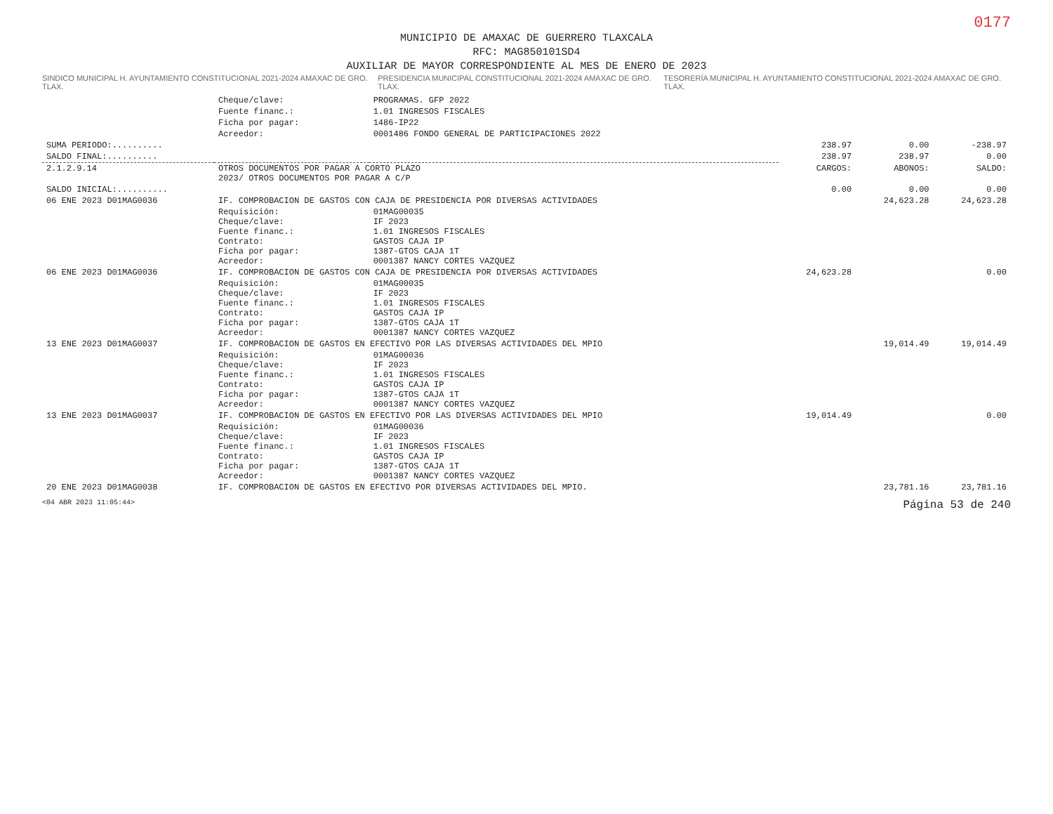0177
MUNICIPIO DE AMAXAC DE GUERRERO TLAXCALA
RFC: MAG850101SD4
AUXILIAR DE MAYOR CORRESPONDIENTE AL MES DE ENERO DE 2023
SINDICO MUNICIPAL H. AYUNTAMIENTO CONSTITUCIONAL 2021-2024 AMAXAC DE GRO. TLAX. PRESIDENCIA MUNICIPAL CONSTITUCIONAL 2021-2024 AMAXAC DE GRO. TLAX. TESORERÍA MUNICIPAL H. AYUNTAMIENTO CONSTITUCIONAL 2021-2024 AMAXAC DE GRO. TLAX.
| | Cheque/clave: | PROGRAMAS. GFP 2022 | | | |
| | Fuente financ.: | 1.01 INGRESOS FISCALES | | | |
| | Ficha por pagar: | 1486-IP22 | | | |
| | Acreedor: | 0001486 FONDO GENERAL DE PARTICIPACIONES 2022 | | | |
| SUMA PERIODO:.......... | | | 238.97 | 0.00 | -238.97 |
| SALDO FINAL:.......... | | | 238.97 | 238.97 | 0.00 |
| 2.1.2.9.14 | OTROS DOCUMENTOS POR PAGAR A CORTO PLAZO 2023/ OTROS DOCUMENTOS POR PAGAR A C/P | | CARGOS: | ABONOS: | SALDO: |
| SALDO INICIAL:.......... | | | 0.00 | 0.00 | 0.00 |
| 06 ENE 2023 D01MAG0036 | IF. COMPROBACION DE GASTOS CON CAJA DE PRESIDENCIA POR DIVERSAS ACTIVIDADES | | | 24,623.28 | 24,623.28 |
| | Requisición: Cheque/clave: Fuente financ.: Contrato: Ficha por pagar: Acreedor: | 01MAG00035 IF 2023 1.01 INGRESOS FISCALES GASTOS CAJA IP 1387-GTOS CAJA 1T 0001387 NANCY CORTES VAZQUEZ | | | |
| 06 ENE 2023 D01MAG0036 | IF. COMPROBACION DE GASTOS CON CAJA DE PRESIDENCIA POR DIVERSAS ACTIVIDADES | | 24,623.28 | | 0.00 |
| | Requisición: Cheque/clave: Fuente financ.: Contrato: Ficha por pagar: Acreedor: | 01MAG00035 IF 2023 1.01 INGRESOS FISCALES GASTOS CAJA IP 1387-GTOS CAJA 1T 0001387 NANCY CORTES VAZQUEZ | | | |
| 13 ENE 2023 D01MAG0037 | IF. COMPROBACION DE GASTOS EN EFECTIVO POR LAS DIVERSAS ACTIVIDADES DEL MPIO | | | 19,014.49 | 19,014.49 |
| | Requisición: Cheque/clave: Fuente financ.: Contrato: Ficha por pagar: Acreedor: | 01MAG00036 IF 2023 1.01 INGRESOS FISCALES GASTOS CAJA IP 1387-GTOS CAJA 1T 0001387 NANCY CORTES VAZQUEZ | | | |
| 13 ENE 2023 D01MAG0037 | IF. COMPROBACION DE GASTOS EN EFECTIVO POR LAS DIVERSAS ACTIVIDADES DEL MPIO | | 19,014.49 | | 0.00 |
| | Requisición: Cheque/clave: Fuente financ.: Contrato: Ficha por pagar: Acreedor: | 01MAG00036 IF 2023 1.01 INGRESOS FISCALES GASTOS CAJA IP 1387-GTOS CAJA 1T 0001387 NANCY CORTES VAZQUEZ | | | |
| 20 ENE 2023 D01MAG0038 | IF. COMPROBACION DE GASTOS EN EFECTIVO POR DIVERSAS ACTIVIDADES DEL MPIO. | | | 23,781.16 | 23,781.16 |
<04 ABR 2023 11:05:44> Página 53 de 240